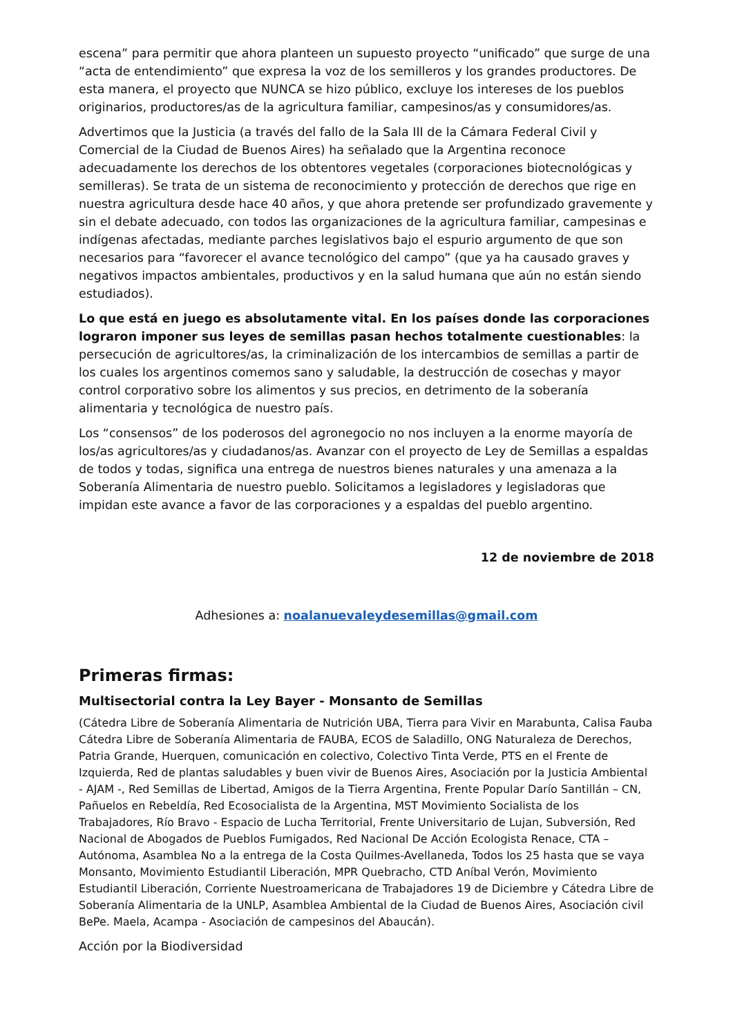escena” para permitir que ahora planteen un supuesto proyecto “unificado” que surge de una “acta de entendimiento” que expresa la voz de los semilleros y los grandes productores. De esta manera, el proyecto que NUNCA se hizo público, excluye los intereses de los pueblos originarios, productores/as de la agricultura familiar, campesinos/as y consumidores/as.
Advertimos que la Justicia (a través del fallo de la Sala III de la Cámara Federal Civil y Comercial de la Ciudad de Buenos Aires) ha señalado que la Argentina reconoce adecuadamente los derechos de los obtentores vegetales (corporaciones biotecnológicas y semilleras). Se trata de un sistema de reconocimiento y protección de derechos que rige en nuestra agricultura desde hace 40 años, y que ahora pretende ser profundizado gravemente y sin el debate adecuado, con todos las organizaciones de la agricultura familiar, campesinas e indígenas afectadas, mediante parches legislativos bajo el espurio argumento de que son necesarios para “favorecer el avance tecnológico del campo” (que ya ha causado graves y negativos impactos ambientales, productivos y en la salud humana que aún no están siendo estudiados).
Lo que está en juego es absolutamente vital. En los países donde las corporaciones lograron imponer sus leyes de semillas pasan hechos totalmente cuestionables: la persecución de agricultores/as, la criminalización de los intercambios de semillas a partir de los cuales los argentinos comemos sano y saludable, la destrucción de cosechas y mayor control corporativo sobre los alimentos y sus precios, en detrimento de la soberanía alimentaria y tecnológica de nuestro país.
Los “consensos” de los poderosos del agronegocio no nos incluyen a la enorme mayoría de los/as agricultores/as y ciudadanos/as. Avanzar con el proyecto de Ley de Semillas a espaldas de todos y todas, significa una entrega de nuestros bienes naturales y una amenaza a la Soberanía Alimentaria de nuestro pueblo. Solicitamos a legisladores y legisladoras que impidan este avance a favor de las corporaciones y a espaldas del pueblo argentino.
12 de noviembre de 2018
Adhesiones a: noalanuevaleydesemillas@gmail.com
Primeras firmas:
Multisectorial contra la Ley Bayer - Monsanto de Semillas
(Cátedra Libre de Soberanía Alimentaria de Nutrición UBA, Tierra para Vivir en Marabunta, Calisa Fauba Cátedra Libre de Soberanía Alimentaria de FAUBA, ECOS de Saladillo, ONG Naturaleza de Derechos, Patria Grande, Huerquen, comunicación en colectivo, Colectivo Tinta Verde, PTS en el Frente de Izquierda, Red de plantas saludables y buen vivir de Buenos Aires, Asociación por la Justicia Ambiental - AJAM -, Red Semillas de Libertad, Amigos de la Tierra Argentina, Frente Popular Darío Santillán – CN, Pañuelos en Rebeldía, Red Ecosocialista de la Argentina, MST Movimiento Socialista de los Trabajadores, Río Bravo - Espacio de Lucha Territorial, Frente Universitario de Lujan, Subversión, Red Nacional de Abogados de Pueblos Fumigados, Red Nacional De Acción Ecologista Renace, CTA – Autónoma, Asamblea No a la entrega de la Costa Quilmes-Avellaneda, Todos los 25 hasta que se vaya Monsanto, Movimiento Estudiantil Liberación, MPR Quebracho, CTD Aníbal Verón, Movimiento Estudiantil Liberación, Corriente Nuestroamericana de Trabajadores 19 de Diciembre y Cátedra Libre de Soberanía Alimentaria de la UNLP, Asamblea Ambiental de la Ciudad de Buenos Aires, Asociación civil BePe. Maela, Acampa - Asociación de campesinos del Abaucán).
Acción por la Biodiversidad